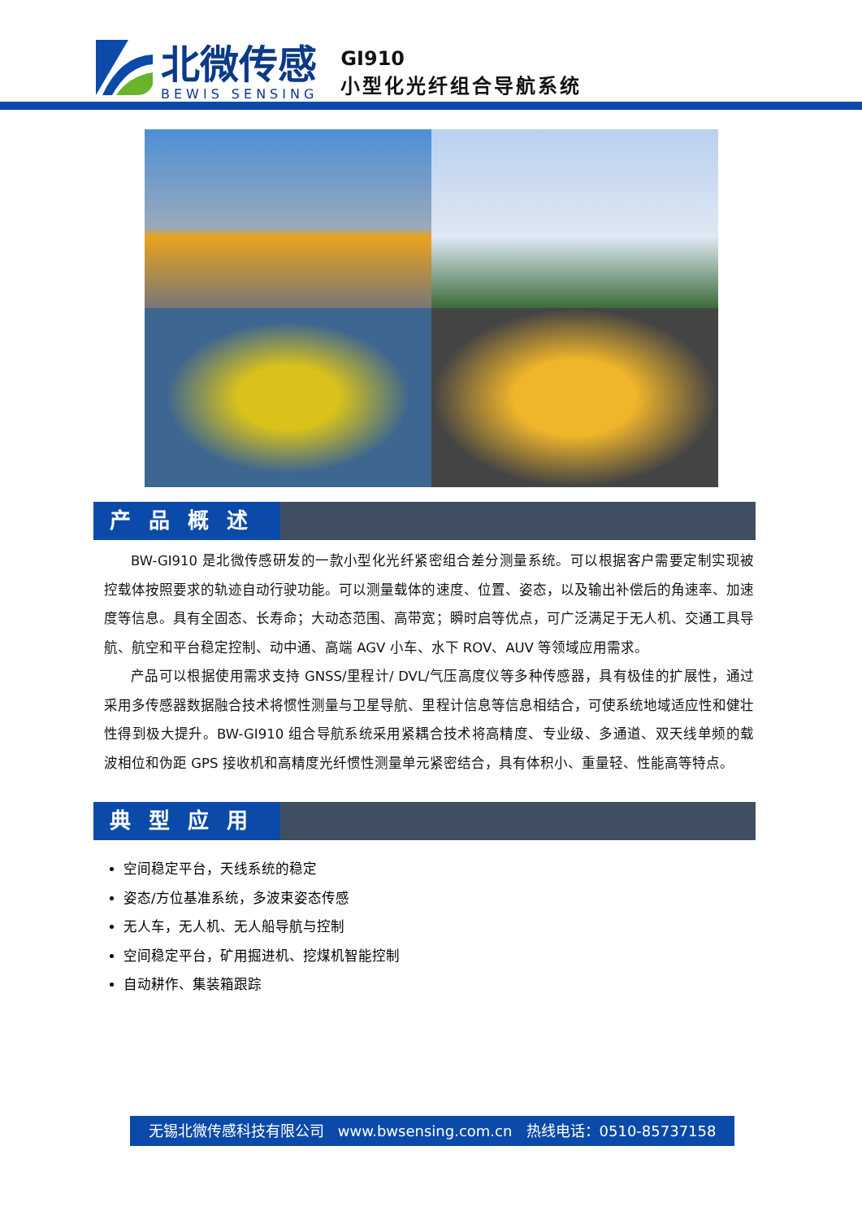北微传感
BEWIS SENSING
GI910
小型化光纤组合导航系统
产品概述
BW-GI910 是北微传感研发的一款小型化光纤紧密组合差分测量系统。可以根据客户需要定制实现被控载体按照要求的轨迹自动行驶功能。可以测量载体的速度、位置、姿态，以及输出补偿后的角速率、加速度等信息。具有全固态、长寿命；大动态范围、高带宽；瞬时启等优点，可广泛满足于无人机、交通工具导航、航空和平台稳定控制、动中通、高端 AGV 小车、水下 ROV、AUV 等领域应用需求。
产品可以根据使用需求支持 GNSS/里程计/ DVL/气压高度仪等多种传感器，具有极佳的扩展性，通过采用多传感器数据融合技术将惯性测量与卫星导航、里程计信息等信息相结合，可使系统地域适应性和健壮性得到极大提升。BW-GI910 组合导航系统采用紧耦合技术将高精度、专业级、多通道、双天线单频的载波相位和伪距 GPS 接收机和高精度光纤惯性测量单元紧密结合，具有体积小、重量轻、性能高等特点。
典型应用
空间稳定平台，天线系统的稳定
姿态/方位基准系统，多波束姿态传感
无人车，无人机、无人船导航与控制
空间稳定平台，矿用掘进机、挖煤机智能控制
自动耕作、集装箱跟踪
无锡北微传感科技有限公司 www.bwsensing.com.cn 热线电话：0510-85737158